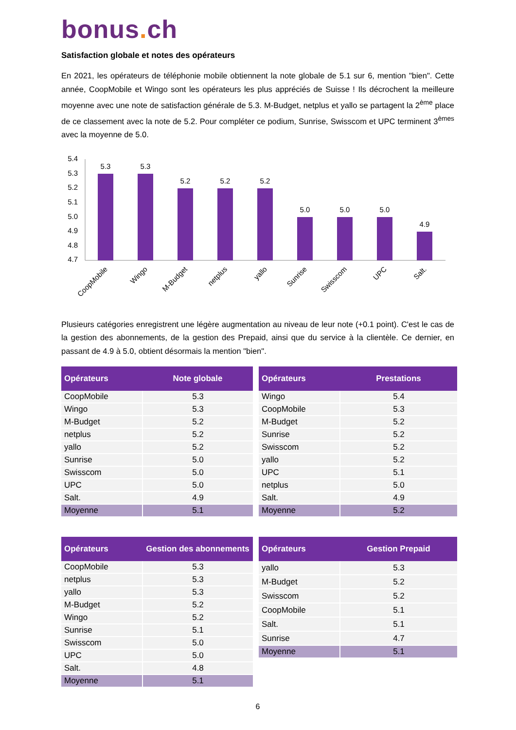bonus. ch
Satisfaction globale et notes des opérateurs
En 2021, les opérateurs de téléphonie mobile obtiennent la note globale de 5.1 sur 6, mention "bien". Cette année, CoopMobile et Wingo sont les opérateurs les plus appréciés de Suisse ! Ils décrochent la meilleure moyenne avec une note de satisfaction générale de 5.3. M-Budget, netplus et yallo se partagent la 2<sup>ème</sup> place de ce classement avec la note de 5.2. Pour compléter ce podium, Sunrise, Swisscom et UPC terminent 3<sup>èmes</sup> avec la moyenne de 5.0.
5.4
5.3
5.2
5.1
5.0
4.9
4.8
4.7
5.3
5.3
5.2
5.2
5.2
5.0
5.0
5.0
4.9
CoopMobile
Wingo
M-Budget
netplus
yallo
Sunrise
Swisscom
UPC
Salt.
Plusieurs catégories enregistrent une légère augmentation au niveau de leur note (+0.1 point). C'est le cas de la gestion des abonnements, de la gestion des Prepaid, ainsi que du service à la clientèle. Ce dernier, en passant de 4.9 à 5.0, obtient désormais la mention "bien".
| Opérateurs | Note globale |
| --- | --- |
| CoopMobile | 5.3 |
| Wingo | 5.3 |
| M-Budget | 5.2 |
| netplus | 5.2 |
| yallo | 5.2 |
| Sunrise | 5.0 |
| Swisscom | 5.0 |
| UPC | 5.0 |
| Salt. | 4.9 |
| Moyenne | 5.1 |
| Opérateurs | Prestations |
| --- | --- |
| Wingo | 5.4 |
| CoopMobile | 5.3 |
| M-Budget | 5.2 |
| Sunrise | 5.2 |
| Swisscom | 5.2 |
| yallo | 5.2 |
| UPC | 5.1 |
| netplus | 5.0 |
| Salt. | 4.9 |
| Moyenne | 5.2 |
| Opérateurs | Gestion des abonnements |
| --- | --- |
| CoopMobile | 5.3 |
| netplus | 5.3 |
| yallo | 5.3 |
| M-Budget | 5.2 |
| Wingo | 5.2 |
| Sunrise | 5.1 |
| Swisscom | 5.0 |
| UPC | 5.0 |
| Salt. | 4.8 |
| Moyenne | 5.1 |
| Opérateurs | Gestion Prepaid |
| --- | --- |
| yallo | 5.3 |
| M-Budget | 5.2 |
| Swisscom | 5.2 |
| CoopMobile | 5.1 |
| Salt. | 5.1 |
| Sunrise | 4.7 |
| Moyenne | 5.1 |
6